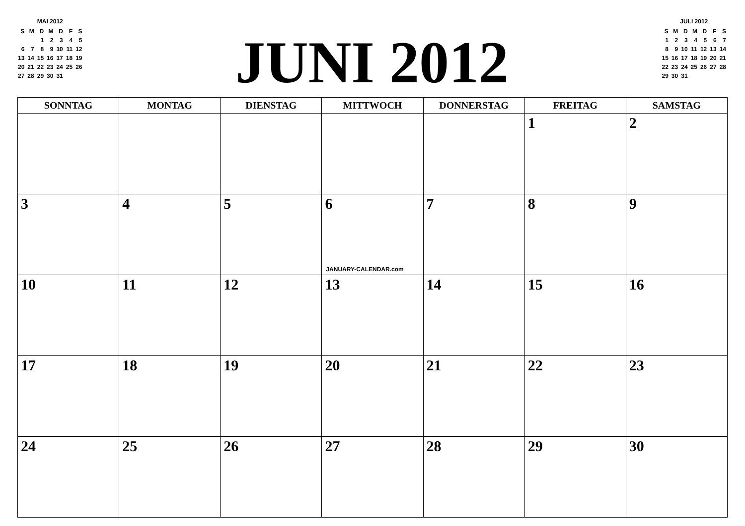MAI 2012
| S | M | D | M | D | F | S |
| | | 1 | 2 | 3 | 4 | 5 |
| 6 | 7 | 8 | 9 | 10 | 11 | 12 |
| 13 | 14 | 15 | 16 | 17 | 18 | 19 |
| 20 | 21 | 22 | 23 | 24 | 25 | 26 |
| 27 | 28 | 29 | 30 | 31 | | |
JUNI 2012
JULI 2012
| S | M | D | M | D | F | S |
| 1 | 2 | 3 | 4 | 5 | 6 | 7 |
| 8 | 9 | 10 | 11 | 12 | 13 | 14 |
| 15 | 16 | 17 | 18 | 19 | 20 | 21 |
| 22 | 23 | 24 | 25 | 26 | 27 | 28 |
| 29 | 30 | 31 | | | | |
| SONNTAG | MONTAG | DIENSTAG | MITTWOCH | DONNERSTAG | FREITAG | SAMSTAG |
| --- | --- | --- | --- | --- | --- | --- |
| | | | | | 1 | 2 |
| 3 | 4 | 5 | 6 JANUARY-CALENDAR.com | 7 | 8 | 9 |
| 10 | 11 | 12 | 13 | 14 | 15 | 16 |
| 17 | 18 | 19 | 20 | 21 | 22 | 23 |
| 24 | 25 | 26 | 27 | 28 | 29 | 30 |